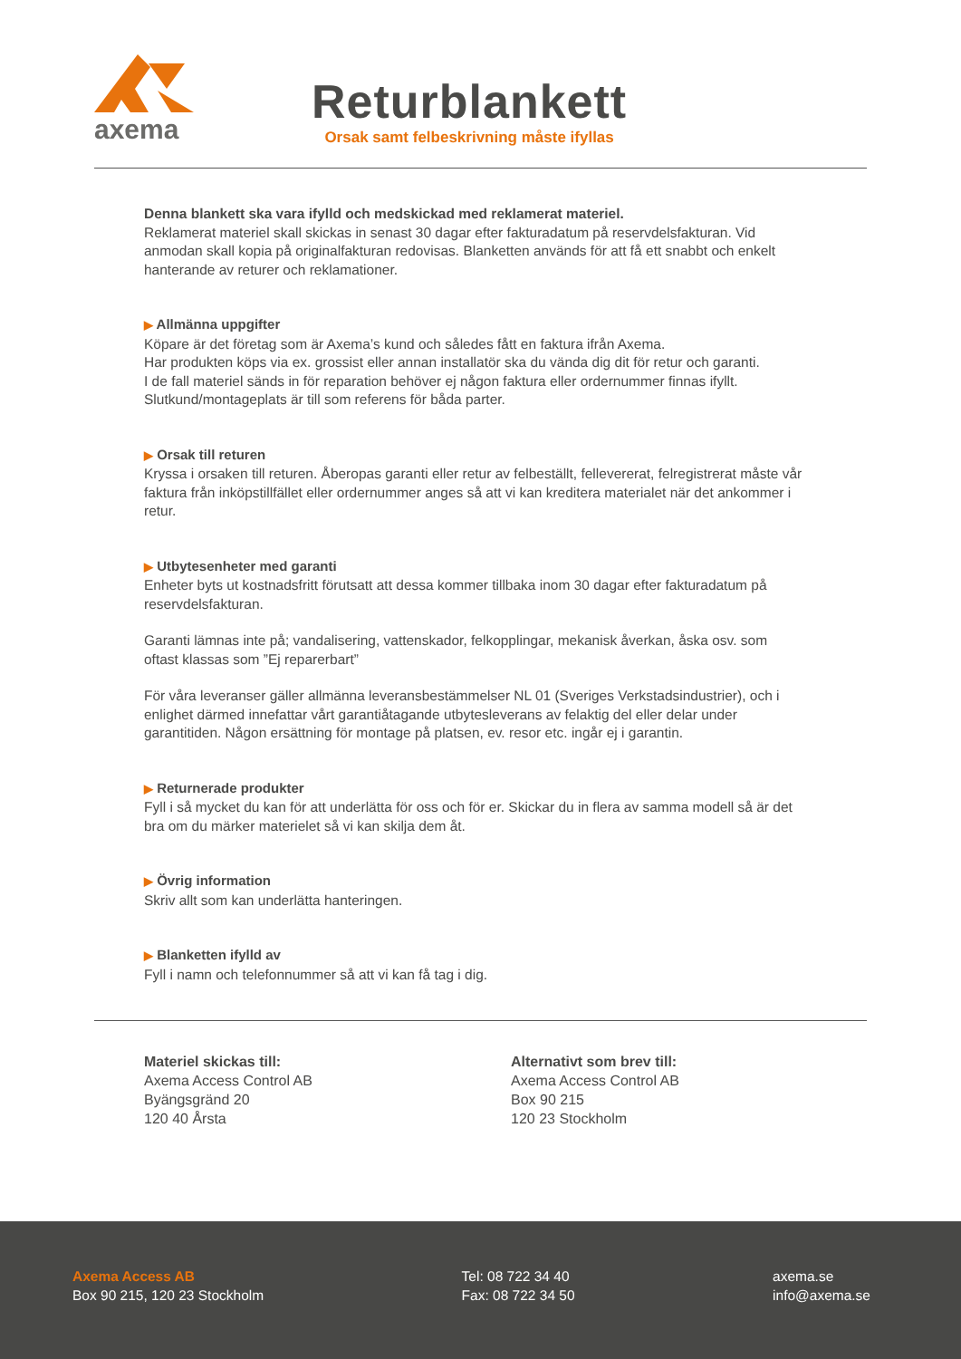axema
Returblankett
Orsak samt felbeskrivning måste ifyllas
Denna blankett ska vara ifylld och medskickad med reklamerat materiel.
Reklamerat materiel skall skickas in senast 30 dagar efter fakturadatum på reservdelsfakturan. Vid anmodan skall kopia på originalfakturan redovisas. Blanketten används för att få ett snabbt och enkelt hanterande av returer och reklamationer.
▶ Allmänna uppgifter
Köpare är det företag som är Axema’s kund och således fått en faktura ifrån Axema.
Har produkten köps via ex. grossist eller annan installatör ska du vända dig dit för retur och garanti.
I de fall materiel sänds in för reparation behöver ej någon faktura eller ordernummer finnas ifyllt.
Slutkund/montageplats är till som referens för båda parter.
▶ Orsak till returen
Kryssa i orsaken till returen. Åberopas garanti eller retur av felbeställt, fellevererat, felregistrerat måste vår faktura från inköpstillfället eller ordernummer anges så att vi kan kreditera materialet när det ankommer i retur.
▶ Utbytesenheter med garanti
Enheter byts ut kostnadsfritt förutsatt att dessa kommer tillbaka inom 30 dagar efter fakturadatum på reservdelsfakturan.
Garanti lämnas inte på; vandalisering, vattenskador, felkopplingar, mekanisk åverkan, åska osv. som oftast klassas som ”Ej reparerbart”
För våra leveranser gäller allmänna leveransbestämmelser NL 01 (Sveriges Verkstadsindustrier), och i enlighet därmed innefattar vårt garantiåtagande utbytesleverans av felaktig del eller delar under garantitiden. Någon ersättning för montage på platsen, ev. resor etc. ingår ej i garantin.
▶ Returnerade produkter
Fyll i så mycket du kan för att underlätta för oss och för er. Skickar du in flera av samma modell så är det bra om du märker materielet så vi kan skilja dem åt.
▶ Övrig information
Skriv allt som kan underlätta hanteringen.
▶ Blanketten ifylld av
Fyll i namn och telefonnummer så att vi kan få tag i dig.
Materiel skickas till:
Axema Access Control AB
Byängsgränd 20
120 40 Årsta
Alternativt som brev till:
Axema Access Control AB
Box 90 215
120 23 Stockholm
Axema Access AB
Box 90 215, 120 23 Stockholm
Tel: 08 722 34 40
Fax: 08 722 34 50
axema.se
info@axema.se